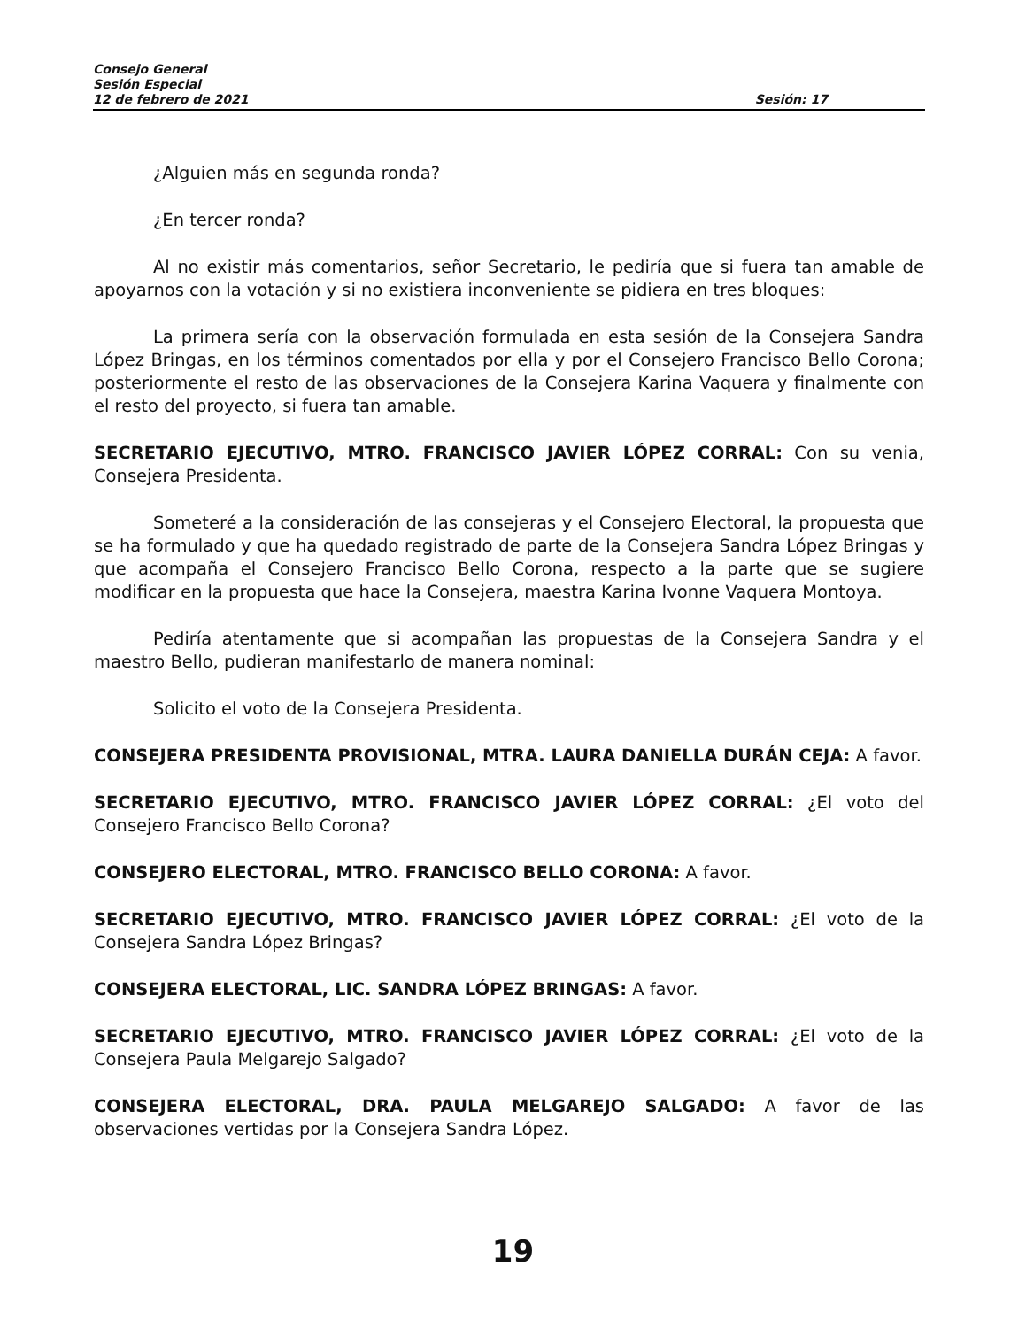Consejo General
Sesión Especial
12 de febrero de 2021 Sesión: 17
¿Alguien más en segunda ronda?
¿En tercer ronda?
Al no existir más comentarios, señor Secretario, le pediría que si fuera tan amable de apoyarnos con la votación y si no existiera inconveniente se pidiera en tres bloques:
La primera sería con la observación formulada en esta sesión de la Consejera Sandra López Bringas, en los términos comentados por ella y por el Consejero Francisco Bello Corona; posteriormente el resto de las observaciones de la Consejera Karina Vaquera y finalmente con el resto del proyecto, si fuera tan amable.
SECRETARIO EJECUTIVO, MTRO. FRANCISCO JAVIER LÓPEZ CORRAL: Con su venia, Consejera Presidenta.
Someteré a la consideración de las consejeras y el Consejero Electoral, la propuesta que se ha formulado y que ha quedado registrado de parte de la Consejera Sandra López Bringas y que acompaña el Consejero Francisco Bello Corona, respecto a la parte que se sugiere modificar en la propuesta que hace la Consejera, maestra Karina Ivonne Vaquera Montoya.
Pediría atentamente que si acompañan las propuestas de la Consejera Sandra y el maestro Bello, pudieran manifestarlo de manera nominal:
Solicito el voto de la Consejera Presidenta.
CONSEJERA PRESIDENTA PROVISIONAL, MTRA. LAURA DANIELLA DURÁN CEJA: A favor.
SECRETARIO EJECUTIVO, MTRO. FRANCISCO JAVIER LÓPEZ CORRAL: ¿El voto del Consejero Francisco Bello Corona?
CONSEJERO ELECTORAL, MTRO. FRANCISCO BELLO CORONA: A favor.
SECRETARIO EJECUTIVO, MTRO. FRANCISCO JAVIER LÓPEZ CORRAL: ¿El voto de la Consejera Sandra López Bringas?
CONSEJERA ELECTORAL, LIC. SANDRA LÓPEZ BRINGAS: A favor.
SECRETARIO EJECUTIVO, MTRO. FRANCISCO JAVIER LÓPEZ CORRAL: ¿El voto de la Consejera Paula Melgarejo Salgado?
CONSEJERA ELECTORAL, DRA. PAULA MELGAREJO SALGADO: A favor de las observaciones vertidas por la Consejera Sandra López.
19